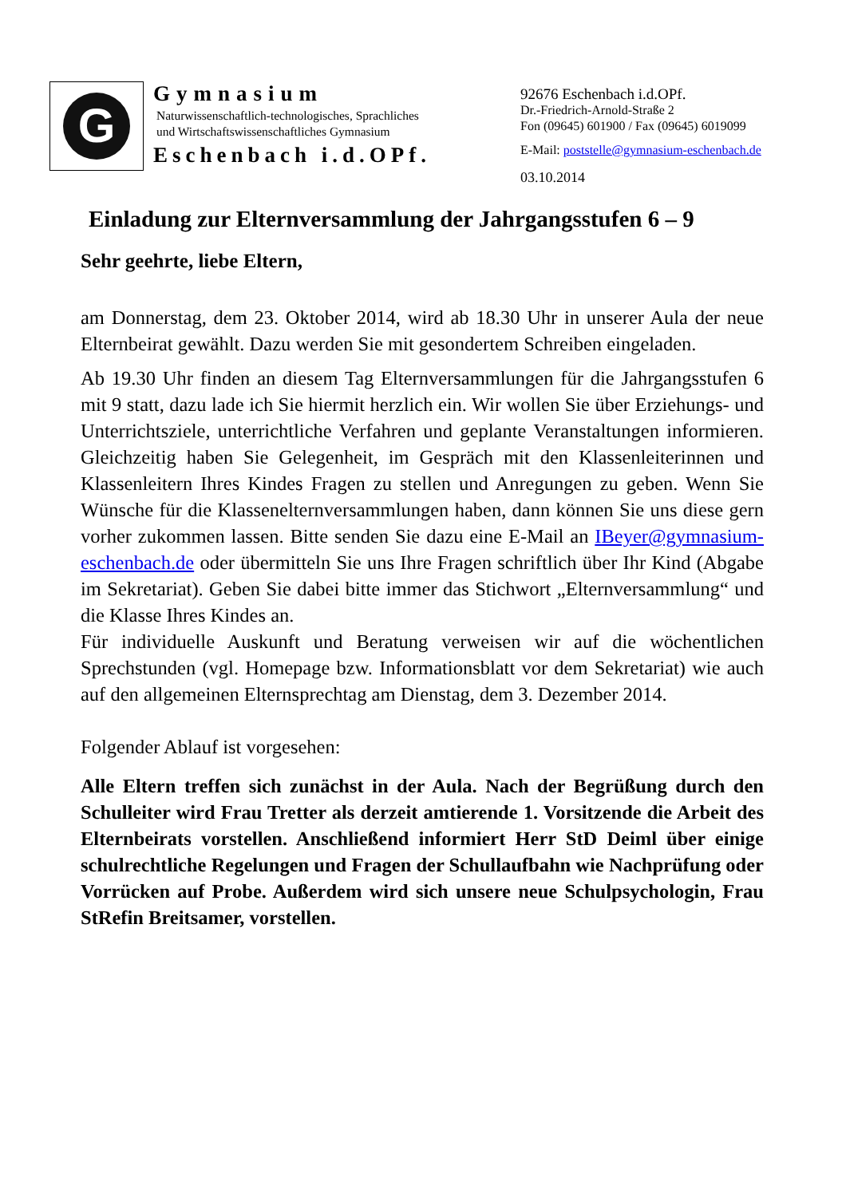G
Gymnasium
Naturwissenschaftlich-technologisches, Sprachliches
und Wirtschaftswissenschaftliches Gymnasium
Eschenbach i.d.OPf.
92676 Eschenbach i.d.OPf.
Dr.-Friedrich-Arnold-Straße 2
Fon (09645) 601900 / Fax (09645) 6019099
E-Mail: poststelle@gymnasium-eschenbach.de
03.10.2014
Einladung zur Elternversammlung der Jahrgangsstufen 6 – 9
Sehr geehrte, liebe Eltern,
am Donnerstag, dem 23. Oktober 2014, wird ab 18.30 Uhr in unserer Aula der neue Elternbeirat gewählt. Dazu werden Sie mit gesondertem Schreiben eingeladen.
Ab 19.30 Uhr finden an diesem Tag Elternversammlungen für die Jahrgangsstufen 6 mit 9 statt, dazu lade ich Sie hiermit herzlich ein. Wir wollen Sie über Erziehungs- und Unterrichtsziele, unterrichtliche Verfahren und geplante Veranstaltungen informieren. Gleichzeitig haben Sie Gelegenheit, im Gespräch mit den Klassenleiterinnen und Klassenleitern Ihres Kindes Fragen zu stellen und Anregungen zu geben. Wenn Sie Wünsche für die Klassenelternversammlungen haben, dann können Sie uns diese gern vorher zukommen lassen. Bitte senden Sie dazu eine E-Mail an IBeyer@gymnasium-eschenbach.de oder übermitteln Sie uns Ihre Fragen schriftlich über Ihr Kind (Abgabe im Sekretariat). Geben Sie dabei bitte immer das Stichwort „Elternversammlung“ und die Klasse Ihres Kindes an.
Für individuelle Auskunft und Beratung verweisen wir auf die wöchentlichen Sprechstunden (vgl. Homepage bzw. Informationsblatt vor dem Sekretariat) wie auch auf den allgemeinen Elternsprechtag am Dienstag, dem 3. Dezember 2014.
Folgender Ablauf ist vorgesehen:
Alle Eltern treffen sich zunächst in der Aula. Nach der Begrüßung durch den Schulleiter wird Frau Tretter als derzeit amtierende 1. Vorsitzende die Arbeit des Elternbeirats vorstellen. Anschließend informiert Herr StD Deiml über einige schulrechtliche Regelungen und Fragen der Schullaufbahn wie Nachprüfung oder Vorrücken auf Probe. Außerdem wird sich unsere neue Schulpsychologin, Frau StRefin Breitsamer, vorstellen.